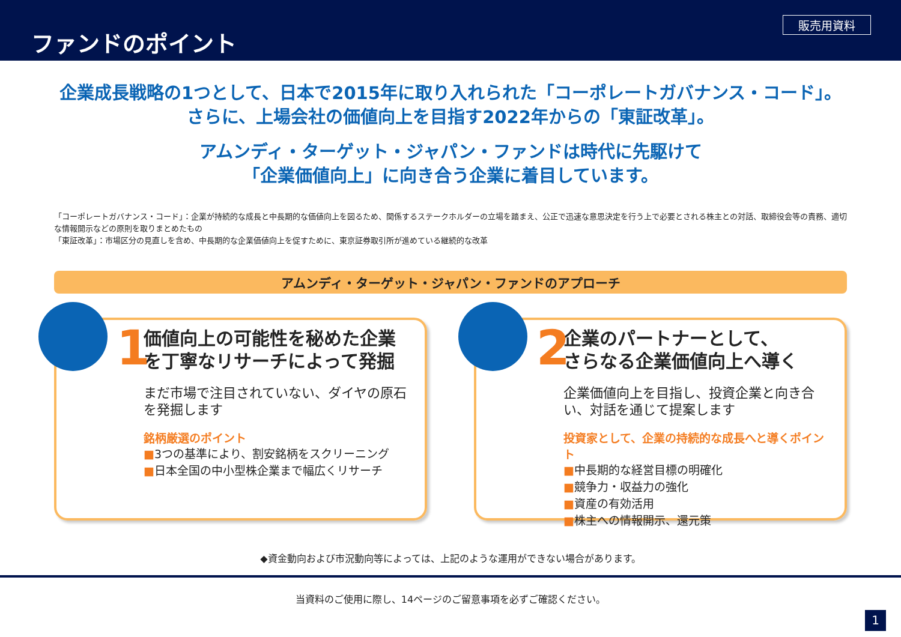ファンドのポイント
販売用資料
企業成長戦略の1つとして、日本で2015年に取り入れられた「コーポレートガバナンス・コード」。
さらに、上場会社の価値向上を目指す2022年からの「東証改革」。
アムンディ・ターゲット・ジャパン・ファンドは時代に先駆けて
「企業価値向上」に向き合う企業に着目しています。
「コーポレートガバナンス・コード」：企業が持続的な成長と中長期的な価値向上を図るため、関係するステークホルダーの立場を踏まえ、公正で迅速な意思決定を行う上で必要とされる株主との対話、取締役会等の責務、適切な情報開示などの原則を取りまとめたもの
「東証改革」：市場区分の見直しを含め、中長期的な企業価値向上を促すために、東京証券取引所が進めている継続的な改革
アムンディ・ターゲット・ジャパン・ファンドのアプローチ
1
価値向上の可能性を秘めた企業を丁寧なリサーチによって発掘
まだ市場で注目されていない、ダイヤの原石を発掘します
銘柄厳選のポイント
■3つの基準により、割安銘柄をスクリーニング
■日本全国の中小型株企業まで幅広くリサーチ
2
企業のパートナーとして、
さらなる企業価値向上へ導く
企業価値向上を目指し、投資企業と向き合い、対話を通じて提案します
投資家として、企業の持続的な成長へと導くポイント
■中長期的な経営目標の明確化
■競争力・収益力の強化
■資産の有効活用
■株主への情報開示、還元策
◆資金動向および市況動向等によっては、上記のような運用ができない場合があります。
当資料のご使用に際し、14ページのご留意事項を必ずご確認ください。
1